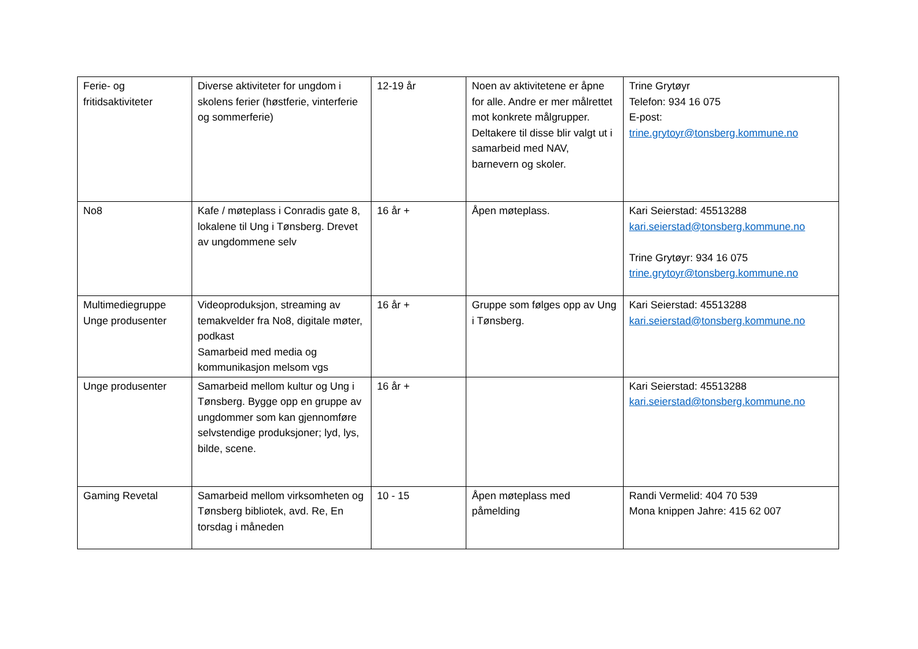| Ferie- og fritidsaktiviteter | Diverse aktiviteter for ungdom i skolens ferier (høstferie, vinterferie og sommerferie) | 12-19 år | Noen av aktivitetene er åpne for alle. Andre er mer målrettet mot konkrete målgrupper. Deltakere til disse blir valgt ut i samarbeid med NAV, barnevern og skoler. | Trine Grytøyr Telefon: 934 16 075 E-post: trine.grytoyr@tonsberg.kommune.no |
| No8 | Kafe / møteplass i Conradis gate 8, lokalene til Ung i Tønsberg. Drevet av ungdommene selv | 16 år + | Åpen møteplass. | Kari Seierstad: 45513288 kari.seierstad@tonsberg.kommune.no Trine Grytøyr: 934 16 075 trine.grytoyr@tonsberg.kommune.no |
| Multimediegruppe Unge produsenter | Videoproduksjon, streaming av temakvelder fra No8, digitale møter, podkast Samarbeid med media og kommunikasjon melsom vgs | 16 år + | Gruppe som følges opp av Ung i Tønsberg. | Kari Seierstad: 45513288 kari.seierstad@tonsberg.kommune.no |
| Unge produsenter | Samarbeid mellom kultur og Ung i Tønsberg. Bygge opp en gruppe av ungdommer som kan gjennomføre selvstendige produksjoner; lyd, lys, bilde, scene. | 16 år + | | Kari Seierstad: 45513288 kari.seierstad@tonsberg.kommune.no |
| Gaming Revetal | Samarbeid mellom virksomheten og Tønsberg bibliotek, avd. Re, En torsdag i måneden | 10 - 15 | Åpen møteplass med påmelding | Randi Vermelid: 404 70 539 Mona knippen Jahre: 415 62 007 |